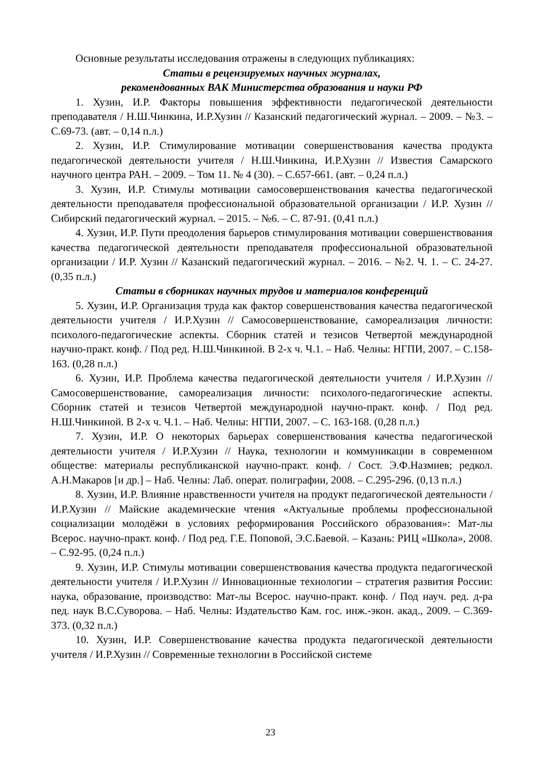Основные результаты исследования отражены в следующих публикациях:
Статьи в рецензируемых научных журналах,
рекомендованных ВАК Министерства образования и науки РФ
1. Хузин, И.Р. Факторы повышения эффективности педагогической деятельности преподавателя / Н.Ш.Чинкина, И.Р.Хузин // Казанский педагогический журнал. – 2009. – №3. – С.69-73. (авт. – 0,14 п.л.)
2. Хузин, И.Р. Стимулирование мотивации совершенствования качества продукта педагогической деятельности учителя / Н.Ш.Чинкина, И.Р.Хузин // Известия Самарского научного центра РАН. – 2009. – Том 11. № 4 (30). – С.657-661. (авт. – 0,24 п.л.)
3. Хузин, И.Р. Стимулы мотивации самосовершенствования качества педагогической деятельности преподавателя профессиональной образовательной организации / И.Р. Хузин // Сибирский педагогический журнал. – 2015. – №6. – С. 87-91. (0,41 п.л.)
4. Хузин, И.Р. Пути преодоления барьеров стимулирования мотивации совершенствования качества педагогической деятельности преподавателя профессиональной образовательной организации / И.Р. Хузин // Казанский педагогический журнал. – 2016. – №2. Ч. 1. – С. 24-27. (0,35 п.л.)
Статьи в сборниках научных трудов и материалов конференций
5. Хузин, И.Р. Организация труда как фактор совершенствования качества педагогической деятельности учителя / И.Р.Хузин // Самосовершенствование, самореализация личности: психолого-педагогические аспекты. Сборник статей и тезисов Четвертой международной научно-практ. конф. / Под ред. Н.Ш.Чинкиной. В 2-х ч. Ч.1. – Наб. Челны: НГПИ, 2007. – С.158-163. (0,28 п.л.)
6. Хузин, И.Р. Проблема качества педагогической деятельности учителя / И.Р.Хузин // Самосовершенствование, самореализация личности: психолого-педагогические аспекты. Сборник статей и тезисов Четвертой международной научно-практ. конф. / Под ред. Н.Ш.Чинкиной. В 2-х ч. Ч.1. – Наб. Челны: НГПИ, 2007. – С. 163-168. (0,28 п.л.)
7. Хузин, И.Р. О некоторых барьерах совершенствования качества педагогической деятельности учителя / И.Р.Хузин // Наука, технологии и коммуникации в современном обществе: материалы республиканской научно-практ. конф. / Сост. Э.Ф.Назмиев; редкол. А.Н.Макаров [и др.] – Наб. Челны: Лаб. операт. полиграфии, 2008. – С.295-296. (0,13 п.л.)
8. Хузин, И.Р. Влияние нравственности учителя на продукт педагогической деятельности / И.Р.Хузин // Майские академические чтения «Актуальные проблемы профессиональной социализации молодёжи в условиях реформирования Российского образования»: Мат-лы Всерос. научно-практ. конф. / Под ред. Г.Е. Поповой, Э.С.Баевой. – Казань: РИЦ «Школа», 2008. – С.92-95. (0,24 п.л.)
9. Хузин, И.Р. Стимулы мотивации совершенствования качества продукта педагогической деятельности учителя / И.Р.Хузин // Инновационные технологии – стратегия развития России: наука, образование, производство: Мат-лы Всерос. научно-практ. конф. / Под науч. ред. д-ра пед. наук В.С.Суворова. – Наб. Челны: Издательство Кам. гос. инж.-экон. акад., 2009. – С.369-373. (0,32 п.л.)
10. Хузин, И.Р. Совершенствование качества продукта педагогической деятельности учителя / И.Р.Хузин // Современные технологии в Российской системе
23